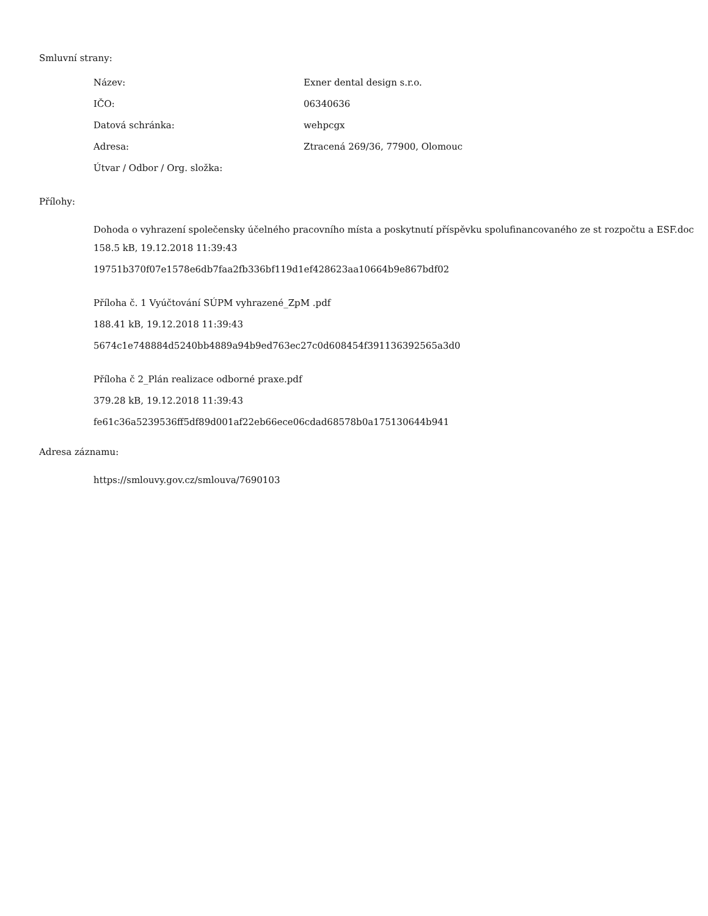Smluvní strany:
| Název: | Exner dental design s.r.o. |
| IČO: | 06340636 |
| Datová schránka: | wehpcgx |
| Adresa: | Ztracená 269/36, 77900, Olomouc |
| Útvar / Odbor / Org. složka: | |
Přílohy:
Dohoda o vyhrazení společensky účelného pracovního místa a poskytnutí příspěvku spolufinancovaného ze st rozpočtu a ESF.doc
158.5 kB, 19.12.2018 11:39:43
19751b370f07e1578e6db7faa2fb336bf119d1ef428623aa10664b9e867bdf02
Příloha č. 1 Vyúčtování SÚPM vyhrazené_ZpM .pdf
188.41 kB, 19.12.2018 11:39:43
5674c1e748884d5240bb4889a94b9ed763ec27c0d608454f391136392565a3d0
Příloha č 2_Plán realizace odborné praxe.pdf
379.28 kB, 19.12.2018 11:39:43
fe61c36a5239536ff5df89d001af22eb66ece06cdad68578b0a175130644b941
Adresa záznamu:
https://smlouvy.gov.cz/smlouva/7690103